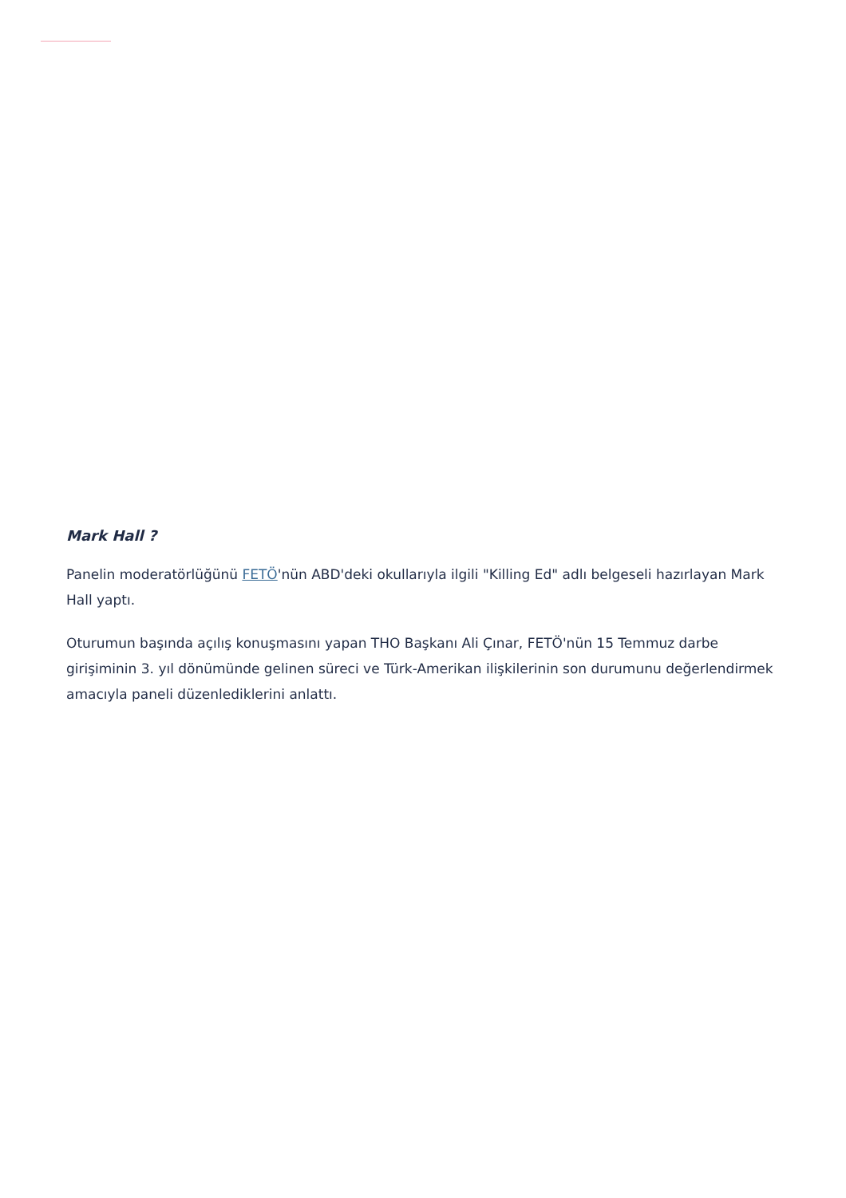Mark Hall ?
Panelin moderatörlüğünü FETÖ'nün ABD'deki okullarıyla ilgili "Killing Ed" adlı belgeseli hazırlayan Mark Hall yaptı.
Oturumun başında açılış konuşmasını yapan THO Başkanı Ali Çınar, FETÖ'nün 15 Temmuz darbe girişiminin 3. yıl dönümünde gelinen süreci ve Türk-Amerikan ilişkilerinin son durumunu değerlendirmek amacıyla paneli düzenlediklerini anlattı.